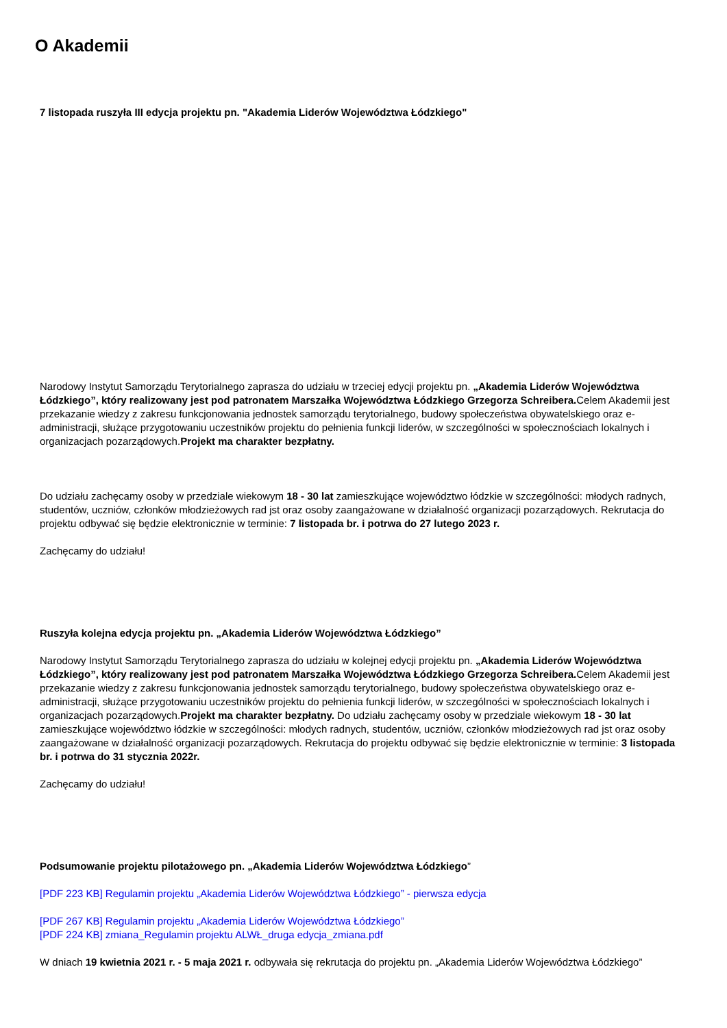O Akademii
7 listopada ruszyła III edycja projektu pn. "Akademia Liderów Województwa Łódzkiego"
Narodowy Instytut Samorządu Terytorialnego zaprasza do udziału w trzeciej edycji projektu pn. „Akademia Liderów Województwa Łódzkiego”, który realizowany jest pod patronatem Marszałka Województwa Łódzkiego Grzegorza Schreibera. Celem Akademii jest przekazanie wiedzy z zakresu funkcjonowania jednostek samorządu terytorialnego, budowy społeczeństwa obywatelskiego oraz e-administracji, służące przygotowaniu uczestników projektu do pełnienia funkcji liderów, w szczególności w społecznościach lokalnych i organizacjach pozarządowych.Projekt ma charakter bezpłatny.
Do udziału zachęcamy osoby w przedziale wiekowym 18 - 30 lat zamieszkujące województwo łódzkie w szczególności: młodych radnych, studentów, uczniów, członków młodzieżowych rad jst oraz osoby zaangażowane w działalność organizacji pozarządowych. Rekrutacja do projektu odbywać się będzie elektronicznie w terminie: 7 listopada br. i potrwa do 27 lutego 2023 r.
Zachęcamy do udziału!
Ruszyła kolejna edycja projektu pn. „Akademia Liderów Województwa Łódzkiego”
Narodowy Instytut Samorządu Terytorialnego zaprasza do udziału w kolejnej edycji projektu pn. „Akademia Liderów Województwa Łódzkiego”, który realizowany jest pod patronatem Marszałka Województwa Łódzkiego Grzegorza Schreibera. Celem Akademii jest przekazanie wiedzy z zakresu funkcjonowania jednostek samorządu terytorialnego, budowy społeczeństwa obywatelskiego oraz e-administracji, służące przygotowaniu uczestników projektu do pełnienia funkcji liderów, w szczególności w społecznościach lokalnych i organizacjach pozarządowych.Projekt ma charakter bezpłatny. Do udziału zachęcamy osoby w przedziale wiekowym 18 - 30 lat zamieszkujące województwo łódzkie w szczególności: młodych radnych, studentów, uczniów, członków młodzieżowych rad jst oraz osoby zaangażowane w działalność organizacji pozarządowych. Rekrutacja do projektu odbywać się będzie elektronicznie w terminie: 3 listopada br. i potrwa do 31 stycznia 2022r.
Zachęcamy do udziału!
Podsumowanie projektu pilotażowego pn. „Akademia Liderów Województwa Łódzkiego”
[PDF 223 KB] Regulamin projektu „Akademia Liderów Województwa Łódzkiego” - pierwsza edycja
[PDF 267 KB] Regulamin projektu „Akademia Liderów Województwa Łódzkiego”
[PDF 224 KB] zmiana_Regulamin projektu ALWŁ_druga edycja_zmiana.pdf
W dniach 19 kwietnia 2021 r. - 5 maja 2021 r. odbywała się rekrutacja do projektu pn. „Akademia Liderów Województwa Łódzkiego”